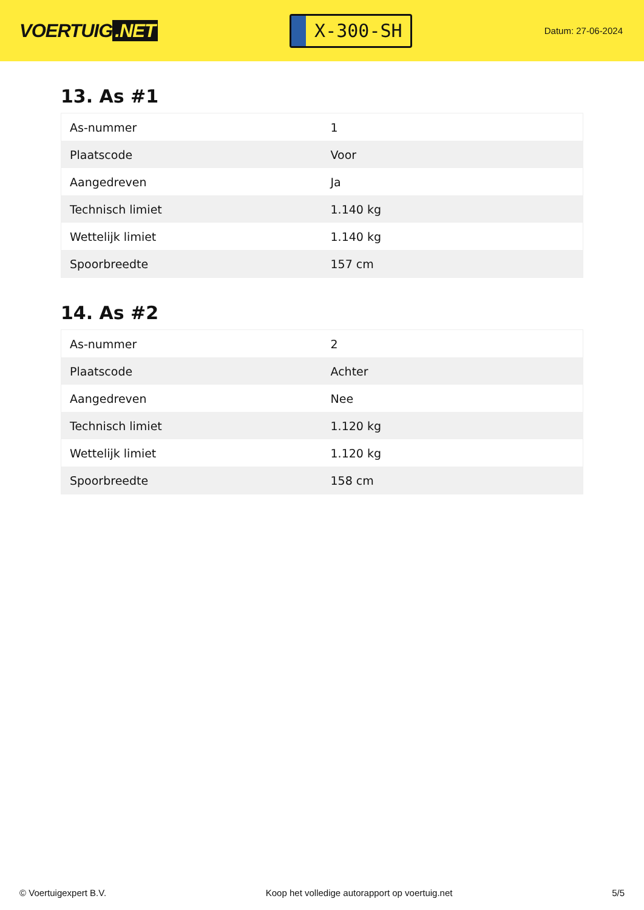VOERTUIG.NET
X-300-SH
Datum: 27-06-2024
13. As #1
| As-nummer | 1 |
| Plaatscode | Voor |
| Aangedreven | Ja |
| Technisch limiet | 1.140 kg |
| Wettelijk limiet | 1.140 kg |
| Spoorbreedte | 157 cm |
14. As #2
| As-nummer | 2 |
| Plaatscode | Achter |
| Aangedreven | Nee |
| Technisch limiet | 1.120 kg |
| Wettelijk limiet | 1.120 kg |
| Spoorbreedte | 158 cm |
© Voertuigexpert B.V. Koop het volledige autorapport op voertuig.net 5/5